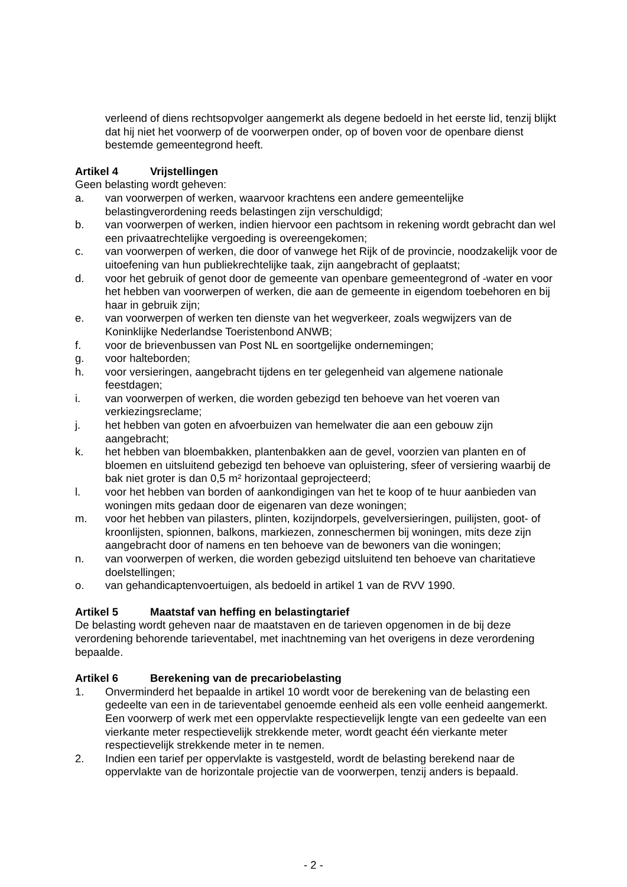verleend of diens rechtsopvolger aangemerkt als degene bedoeld in het eerste lid, tenzij blijkt dat hij niet het voorwerp of de voorwerpen onder, op of boven voor de openbare dienst bestemde gemeentegrond heeft.
Artikel 4 Vrijstellingen
Geen belasting wordt geheven:
a. van voorwerpen of werken, waarvoor krachtens een andere gemeentelijke belastingverordening reeds belastingen zijn verschuldigd;
b. van voorwerpen of werken, indien hiervoor een pachtsom in rekening wordt gebracht dan wel een privaatrechtelijke vergoeding is overeengekomen;
c. van voorwerpen of werken, die door of vanwege het Rijk of de provincie, noodzakelijk voor de uitoefening van hun publiekrechtelijke taak, zijn aangebracht of geplaatst;
d. voor het gebruik of genot door de gemeente van openbare gemeentegrond of -water en voor het hebben van voorwerpen of werken, die aan de gemeente in eigendom toebehoren en bij haar in gebruik zijn;
e. van voorwerpen of werken ten dienste van het wegverkeer, zoals wegwijzers van de Koninklijke Nederlandse Toeristenbond ANWB;
f. voor de brievenbussen van Post NL en soortgelijke ondernemingen;
g. voor halteborden;
h. voor versieringen, aangebracht tijdens en ter gelegenheid van algemene nationale feestdagen;
i. van voorwerpen of werken, die worden gebezigd ten behoeve van het voeren van verkiezingsreclame;
j. het hebben van goten en afvoerbuizen van hemelwater die aan een gebouw zijn aangebracht;
k. het hebben van bloembakken, plantenbakken aan de gevel, voorzien van planten en of bloemen en uitsluitend gebezigd ten behoeve van opluistering, sfeer of versiering waarbij de bak niet groter is dan 0,5 m² horizontaal geprojecteerd;
l. voor het hebben van borden of aankondigingen van het te koop of te huur aanbieden van woningen mits gedaan door de eigenaren van deze woningen;
m. voor het hebben van pilasters, plinten, kozijndorpels, gevelversieringen, puilijsten, goot- of kroonlijsten, spionnen, balkons, markiezen, zonneschermen bij woningen, mits deze zijn aangebracht door of namens en ten behoeve van de bewoners van die woningen;
n. van voorwerpen of werken, die worden gebezigd uitsluitend ten behoeve van charitatieve doelstellingen;
o. van gehandicaptenvoertuigen, als bedoeld in artikel 1 van de RVV 1990.
Artikel 5 Maatstaf van heffing en belastingtarief
De belasting wordt geheven naar de maatstaven en de tarieven opgenomen in de bij deze verordening behorende tarieventabel, met inachtneming van het overigens in deze verordening bepaalde.
Artikel 6 Berekening van de precariobelasting
1. Onverminderd het bepaalde in artikel 10 wordt voor de berekening van de belasting een gedeelte van een in de tarieventabel genoemde eenheid als een volle eenheid aangemerkt. Een voorwerp of werk met een oppervlakte respectievelijk lengte van een gedeelte van een vierkante meter respectievelijk strekkende meter, wordt geacht één vierkante meter respectievelijk strekkende meter in te nemen.
2. Indien een tarief per oppervlakte is vastgesteld, wordt de belasting berekend naar de oppervlakte van de horizontale projectie van de voorwerpen, tenzij anders is bepaald.
- 2 -